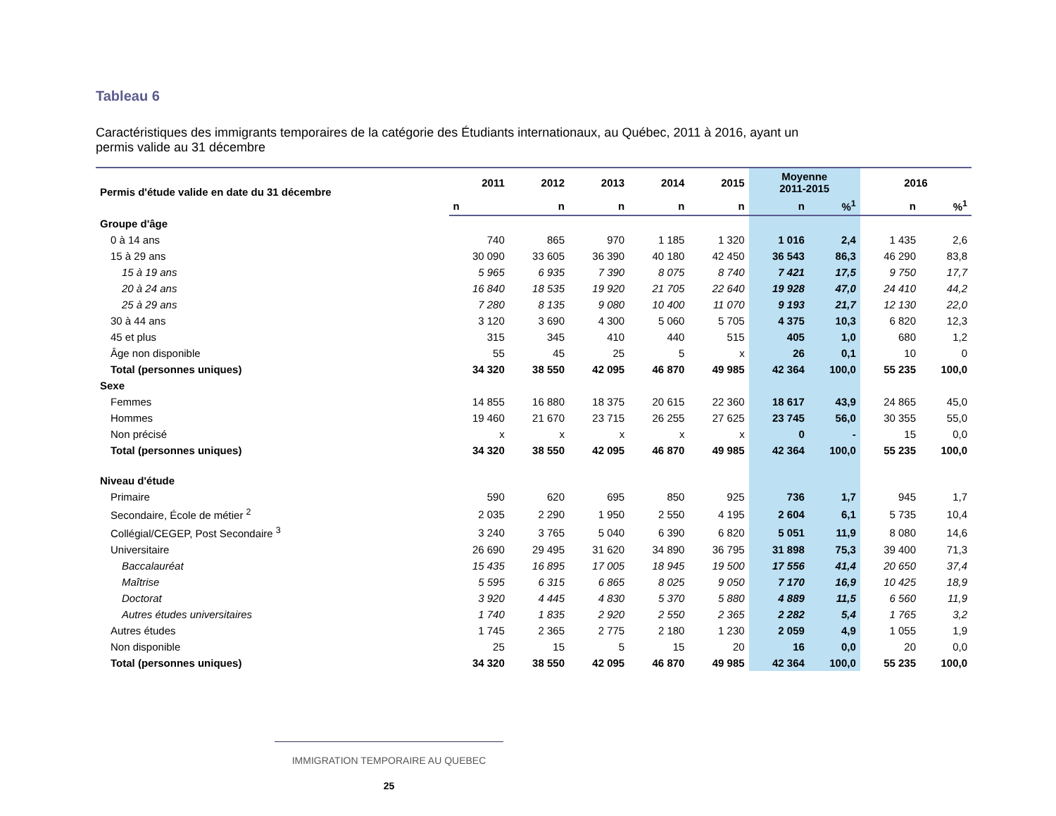Tableau 6
Caractéristiques des immigrants temporaires de la catégorie des Étudiants internationaux, au Québec, 2011 à 2016, ayant un permis valide au 31 décembre
| Permis d'étude valide en date du 31 décembre | 2011 | 2012 | 2013 | 2014 | 2015 | Moyenne 2011-2015 | | 2016 | |
| --- | --- | --- | --- | --- | --- | --- | --- | --- | --- |
| | n | n | n | n | n | n | %<sup>1</sup> | n | %<sup>1</sup> |
| Groupe d'âge | | | | | | | | | |
| 0 à 14 ans | 740 | 865 | 970 | 1 185 | 1 320 | 1 016 | 2,4 | 1 435 | 2,6 |
| 15 à 29 ans | 30 090 | 33 605 | 36 390 | 40 180 | 42 450 | 36 543 | 86,3 | 46 290 | 83,8 |
| 15 à 19 ans | 5 965 | 6 935 | 7 390 | 8 075 | 8 740 | 7 421 | 17,5 | 9 750 | 17,7 |
| 20 à 24 ans | 16 840 | 18 535 | 19 920 | 21 705 | 22 640 | 19 928 | 47,0 | 24 410 | 44,2 |
| 25 à 29 ans | 7 280 | 8 135 | 9 080 | 10 400 | 11 070 | 9 193 | 21,7 | 12 130 | 22,0 |
| 30 à 44 ans | 3 120 | 3 690 | 4 300 | 5 060 | 5 705 | 4 375 | 10,3 | 6 820 | 12,3 |
| 45 et plus | 315 | 345 | 410 | 440 | 515 | 405 | 1,0 | 680 | 1,2 |
| Âge non disponible | 55 | 45 | 25 | 5 | x | 26 | 0,1 | 10 | 0 |
| Total (personnes uniques) | 34 320 | 38 550 | 42 095 | 46 870 | 49 985 | 42 364 | 100,0 | 55 235 | 100,0 |
| Sexe | | | | | | | | | |
| Femmes | 14 855 | 16 880 | 18 375 | 20 615 | 22 360 | 18 617 | 43,9 | 24 865 | 45,0 |
| Hommes | 19 460 | 21 670 | 23 715 | 26 255 | 27 625 | 23 745 | 56,0 | 30 355 | 55,0 |
| Non précisé | x | x | x | x | x | 0 | - | 15 | 0,0 |
| Total (personnes uniques) | 34 320 | 38 550 | 42 095 | 46 870 | 49 985 | 42 364 | 100,0 | 55 235 | 100,0 |
| Niveau d'étude | | | | | | | | | |
| Primaire | 590 | 620 | 695 | 850 | 925 | 736 | 1,7 | 945 | 1,7 |
| Secondaire, École de métier <sup>2</sup> | 2 035 | 2 290 | 1 950 | 2 550 | 4 195 | 2 604 | 6,1 | 5 735 | 10,4 |
| Collégial/CEGEP, Post Secondaire <sup>3</sup> | 3 240 | 3 765 | 5 040 | 6 390 | 6 820 | 5 051 | 11,9 | 8 080 | 14,6 |
| Universitaire | 26 690 | 29 495 | 31 620 | 34 890 | 36 795 | 31 898 | 75,3 | 39 400 | 71,3 |
| Baccalauréat | 15 435 | 16 895 | 17 005 | 18 945 | 19 500 | 17 556 | 41,4 | 20 650 | 37,4 |
| Maîtrise | 5 595 | 6 315 | 6 865 | 8 025 | 9 050 | 7 170 | 16,9 | 10 425 | 18,9 |
| Doctorat | 3 920 | 4 445 | 4 830 | 5 370 | 5 880 | 4 889 | 11,5 | 6 560 | 11,9 |
| Autres études universitaires | 1 740 | 1 835 | 2 920 | 2 550 | 2 365 | 2 282 | 5,4 | 1 765 | 3,2 |
| Autres études | 1 745 | 2 365 | 2 775 | 2 180 | 1 230 | 2 059 | 4,9 | 1 055 | 1,9 |
| Non disponible | 25 | 15 | 5 | 15 | 20 | 16 | 0,0 | 20 | 0,0 |
| Total (personnes uniques) | 34 320 | 38 550 | 42 095 | 46 870 | 49 985 | 42 364 | 100,0 | 55 235 | 100,0 |
IMMIGRATION TEMPORAIRE AU QUEBEC
25